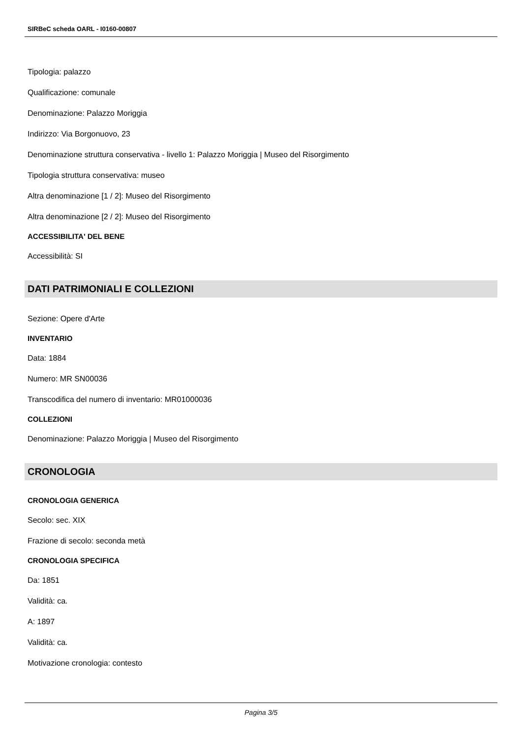SIRBeC scheda OARL - I0160-00807
Tipologia: palazzo
Qualificazione: comunale
Denominazione: Palazzo Moriggia
Indirizzo: Via Borgonuovo, 23
Denominazione struttura conservativa - livello 1: Palazzo Moriggia | Museo del Risorgimento
Tipologia struttura conservativa: museo
Altra denominazione [1 / 2]: Museo del Risorgimento
Altra denominazione [2 / 2]: Museo del Risorgimento
ACCESSIBILITA' DEL BENE
Accessibilità: SI
DATI PATRIMONIALI E COLLEZIONI
Sezione: Opere d'Arte
INVENTARIO
Data: 1884
Numero: MR SN00036
Transcodifica del numero di inventario: MR01000036
COLLEZIONI
Denominazione: Palazzo Moriggia | Museo del Risorgimento
CRONOLOGIA
CRONOLOGIA GENERICA
Secolo: sec. XIX
Frazione di secolo: seconda metà
CRONOLOGIA SPECIFICA
Da: 1851
Validità: ca.
A: 1897
Validità: ca.
Motivazione cronologia: contesto
Pagina 3/5